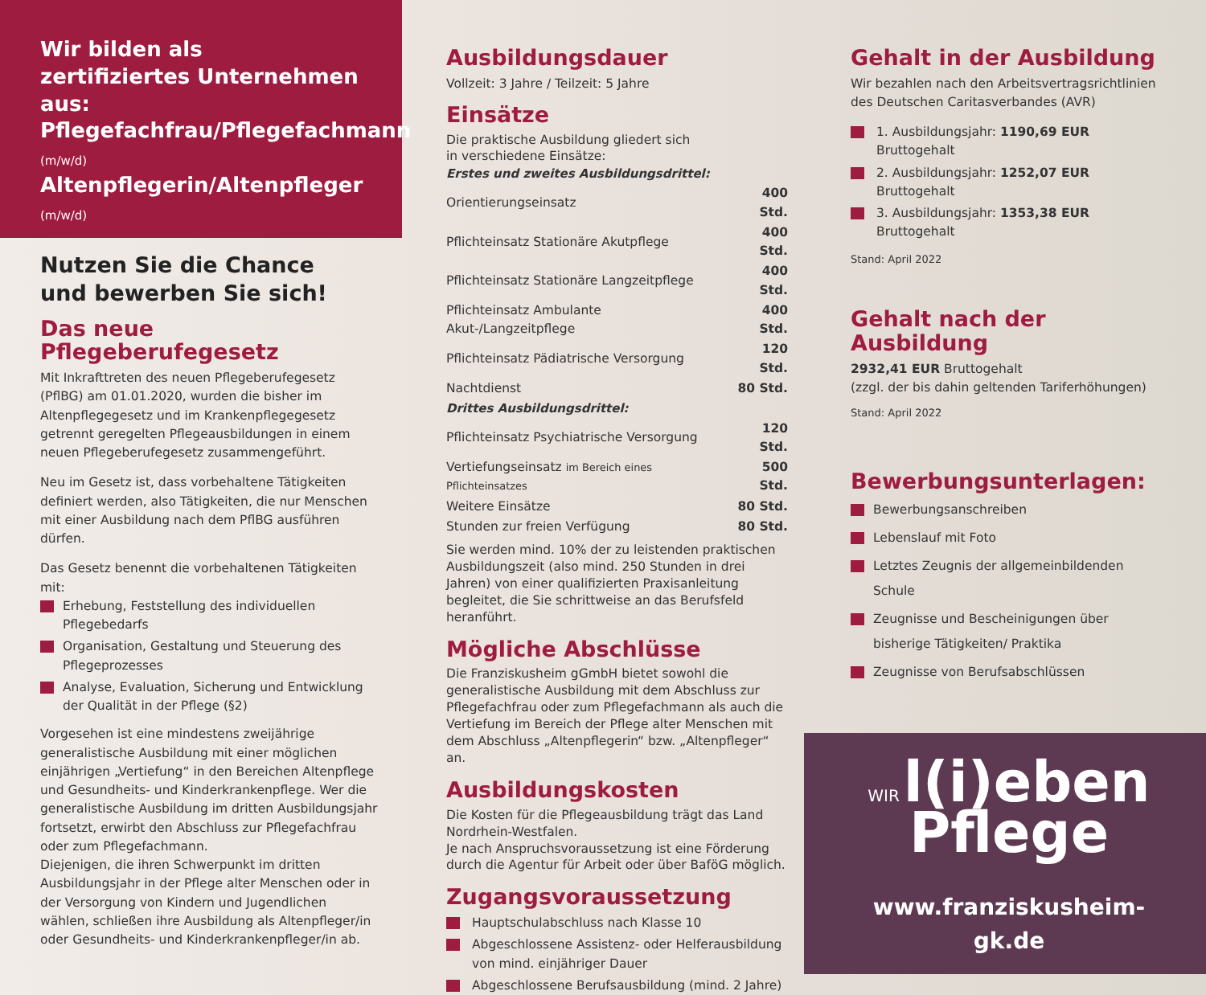Wir bilden als
zertifiziertes Unternehmen aus:
Pflegefachfrau/Pflegefachmann (m/w/d)
Altenpflegerin/Altenpfleger (m/w/d)
Nutzen Sie die Chance
und bewerben Sie sich!
Das neue Pflegeberufegesetz
Mit Inkrafttreten des neuen Pflegeberufegesetz (PflBG) am 01.01.2020, wurden die bisher im Altenpflegegesetz und im Krankenpflegegesetz getrennt geregelten Pflegeausbildungen in einem neuen Pflegeberufegesetz zusammengeführt.
Neu im Gesetz ist, dass vorbehaltene Tätigkeiten definiert werden, also Tätigkeiten, die nur Menschen mit einer Ausbildung nach dem PflBG ausführen dürfen.
Das Gesetz benennt die vorbehaltenen Tätigkeiten mit:
Erhebung, Feststellung des individuellen Pflegebedarfs
Organisation, Gestaltung und Steuerung des Pflegeprozesses
Analyse, Evaluation, Sicherung und Entwicklung der Qualität in der Pflege (§2)
Vorgesehen ist eine mindestens zweijährige generalistische Ausbildung mit einer möglichen einjährigen „Vertiefung“ in den Bereichen Altenpflege und Gesundheits- und Kinderkrankenpflege. Wer die generalistische Ausbildung im dritten Ausbildungsjahr fortsetzt, erwirbt den Abschluss zur Pflegefachfrau oder zum Pflegefachmann.
Diejenigen, die ihren Schwerpunkt im dritten Ausbildungsjahr in der Pflege alter Menschen oder in der Versorgung von Kindern und Jugendlichen wählen, schließen ihre Ausbildung als Altenpfleger/in oder Gesundheits- und Kinderkrankenpfleger/in ab.
Ausbildungsdauer
Vollzeit: 3 Jahre / Teilzeit: 5 Jahre
Einsätze
Die praktische Ausbildung gliedert sich
in verschiedene Einsätze:
| Erstes und zweites Ausbildungsdrittel: | |
| Orientierungseinsatz | 400 Std. |
| Pflichteinsatz Stationäre Akutpflege | 400 Std. |
| Pflichteinsatz Stationäre Langzeitpflege | 400 Std. |
| Pflichteinsatz Ambulante Akut-/Langzeitpflege | 400 Std. |
| Pflichteinsatz Pädiatrische Versorgung | 120 Std. |
| Nachtdienst | 80 Std. |
| Drittes Ausbildungsdrittel: | |
| Pflichteinsatz Psychiatrische Versorgung | 120 Std. |
| Vertiefungseinsatz im Bereich eines Pflichteinsatzes | 500 Std. |
| Weitere Einsätze | 80 Std. |
| Stunden zur freien Verfügung | 80 Std. |
Sie werden mind. 10% der zu leistenden praktischen Ausbildungszeit (also mind. 250 Stunden in drei Jahren) von einer qualifizierten Praxisanleitung begleitet, die Sie schrittweise an das Berufsfeld heranführt.
Mögliche Abschlüsse
Die Franziskusheim gGmbH bietet sowohl die generalistische Ausbildung mit dem Abschluss zur Pflegefachfrau oder zum Pflegefachmann als auch die Vertiefung im Bereich der Pflege alter Menschen mit dem Abschluss „Altenpflegerin“ bzw. „Altenpfleger“ an.
Ausbildungskosten
Die Kosten für die Pflegeausbildung trägt das Land Nordrhein-Westfalen.
Je nach Anspruchsvoraussetzung ist eine Förderung durch die Agentur für Arbeit oder über BaföG möglich.
Zugangsvoraussetzung
Hauptschulabschluss nach Klasse 10
Abgeschlossene Assistenz- oder Helferausbildung von mind. einjähriger Dauer
Abgeschlossene Berufsausbildung (mind. 2 Jahre)
Gehalt in der Ausbildung
Wir bezahlen nach den Arbeitsvertragsrichtlinien des Deutschen Caritasverbandes (AVR)
1. Ausbildungsjahr: 1190,69 EUR Bruttogehalt
2. Ausbildungsjahr: 1252,07 EUR Bruttogehalt
3. Ausbildungsjahr: 1353,38 EUR Bruttogehalt
Stand: April 2022
Gehalt nach der Ausbildung
2932,41 EUR Bruttogehalt
(zzgl. der bis dahin geltenden Tariferhöhungen)
Stand: April 2022
Bewerbungsunterlagen:
Bewerbungsanschreiben
Lebenslauf mit Foto
Letztes Zeugnis der allgemeinbildenden Schule
Zeugnisse und Bescheinigungen über bisherige Tätigkeiten/ Praktika
Zeugnisse von Berufsabschlüssen
WIR l(i)eben
Pflege
www.franziskusheim-gk.de